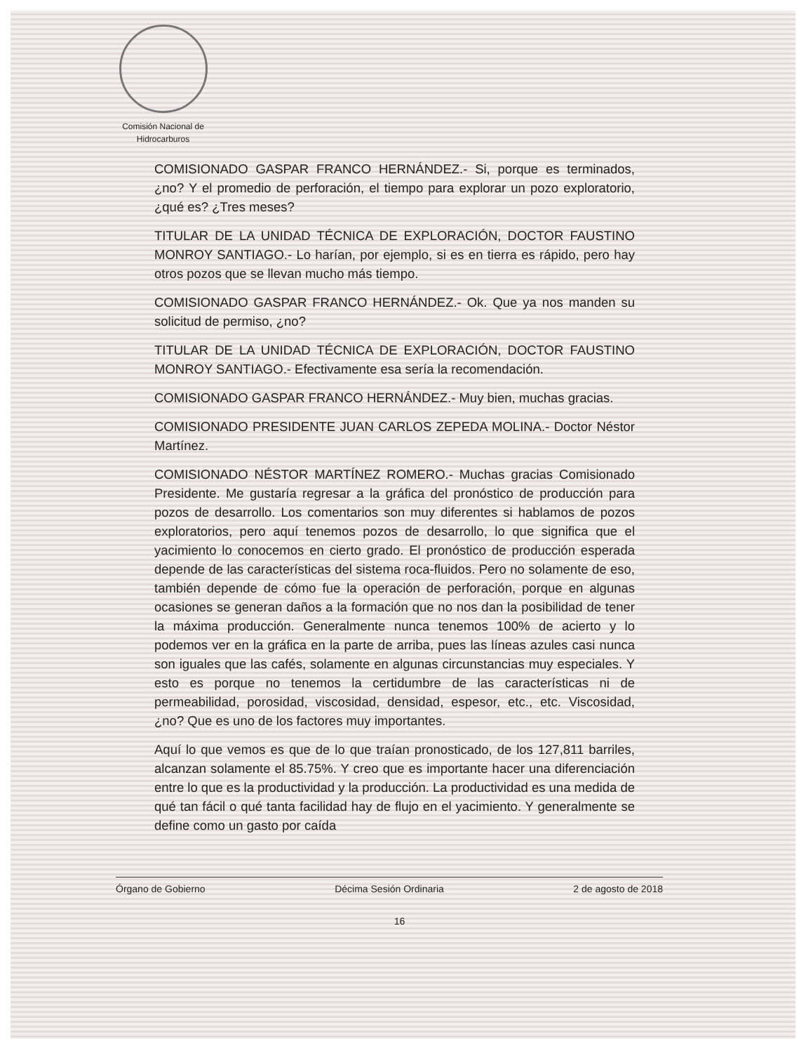Comisión Nacional de Hidrocarburos
COMISIONADO GASPAR FRANCO HERNÁNDEZ.- Si, porque es terminados, ¿no? Y el promedio de perforación, el tiempo para explorar un pozo exploratorio, ¿qué es? ¿Tres meses?
TITULAR DE LA UNIDAD TÉCNICA DE EXPLORACIÓN, DOCTOR FAUSTINO MONROY SANTIAGO.- Lo harían, por ejemplo, si es en tierra es rápido, pero hay otros pozos que se llevan mucho más tiempo.
COMISIONADO GASPAR FRANCO HERNÁNDEZ.- Ok. Que ya nos manden su solicitud de permiso, ¿no?
TITULAR DE LA UNIDAD TÉCNICA DE EXPLORACIÓN, DOCTOR FAUSTINO MONROY SANTIAGO.- Efectivamente esa sería la recomendación.
COMISIONADO GASPAR FRANCO HERNÁNDEZ.- Muy bien, muchas gracias.
COMISIONADO PRESIDENTE JUAN CARLOS ZEPEDA MOLINA.- Doctor Néstor Martínez.
COMISIONADO NÉSTOR MARTÍNEZ ROMERO.- Muchas gracias Comisionado Presidente. Me gustaría regresar a la gráfica del pronóstico de producción para pozos de desarrollo. Los comentarios son muy diferentes si hablamos de pozos exploratorios, pero aquí tenemos pozos de desarrollo, lo que significa que el yacimiento lo conocemos en cierto grado. El pronóstico de producción esperada depende de las características del sistema roca-fluidos. Pero no solamente de eso, también depende de cómo fue la operación de perforación, porque en algunas ocasiones se generan daños a la formación que no nos dan la posibilidad de tener la máxima producción. Generalmente nunca tenemos 100% de acierto y lo podemos ver en la gráfica en la parte de arriba, pues las líneas azules casi nunca son iguales que las cafés, solamente en algunas circunstancias muy especiales. Y esto es porque no tenemos la certidumbre de las características ni de permeabilidad, porosidad, viscosidad, densidad, espesor, etc., etc. Viscosidad, ¿no? Que es uno de los factores muy importantes.
Aquí lo que vemos es que de lo que traían pronosticado, de los 127,811 barriles, alcanzan solamente el 85.75%. Y creo que es importante hacer una diferenciación entre lo que es la productividad y la producción. La productividad es una medida de qué tan fácil o qué tanta facilidad hay de flujo en el yacimiento. Y generalmente se define como un gasto por caída
Órgano de Gobierno Décima Sesión Ordinaria 2 de agosto de 2018
16